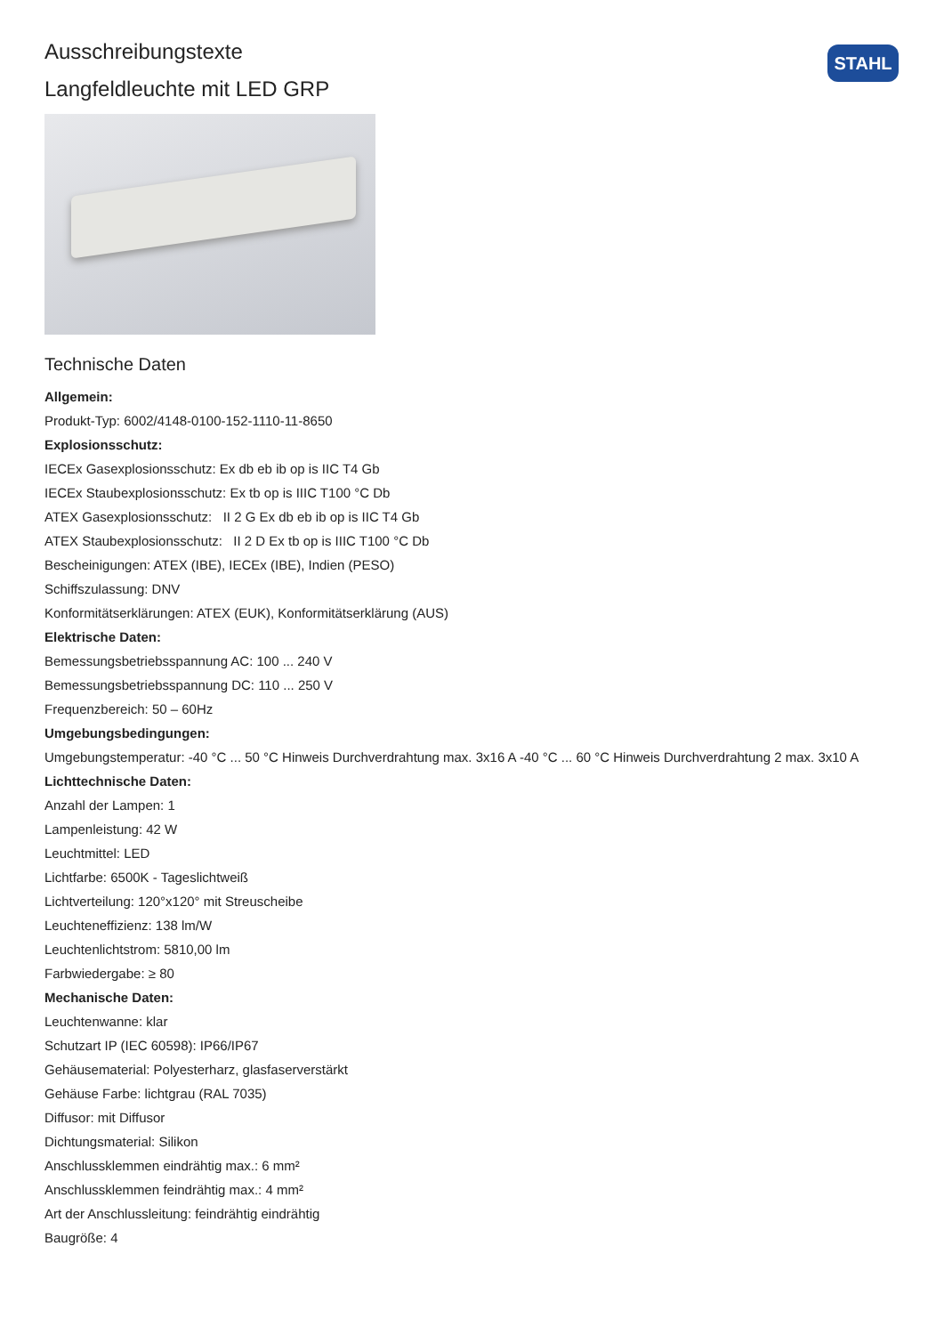STAHL
Ausschreibungstexte
Langfeldleuchte mit LED GRP
Technische Daten
Allgemein:
Produkt-Typ: 6002/4148-0100-152-1110-11-8650
Explosionsschutz:
IECEx Gasexplosionsschutz: Ex db eb ib op is IIC T4 Gb
IECEx Staubexplosionsschutz: Ex tb op is IIIC T100 °C Db
ATEX Gasexplosionsschutz: II 2 G Ex db eb ib op is IIC T4 Gb
ATEX Staubexplosionsschutz: II 2 D Ex tb op is IIIC T100 °C Db
Bescheinigungen: ATEX (IBE), IECEx (IBE), Indien (PESO)
Schiffszulassung: DNV
Konformitätserklärungen: ATEX (EUK), Konformitätserklärung (AUS)
Elektrische Daten:
Bemessungsbetriebsspannung AC: 100 ... 240 V
Bemessungsbetriebsspannung DC: 110 ... 250 V
Frequenzbereich: 50 – 60Hz
Umgebungsbedingungen:
Umgebungstemperatur: -40 °C ... 50 °C Hinweis Durchverdrahtung max. 3x16 A -40 °C ... 60 °C Hinweis Durchverdrahtung 2 max. 3x10 A
Lichttechnische Daten:
Anzahl der Lampen: 1
Lampenleistung: 42 W
Leuchtmittel: LED
Lichtfarbe: 6500K - Tageslichtweiß
Lichtverteilung: 120°x120° mit Streuscheibe
Leuchteneffizienz: 138 lm/W
Leuchtenlichtstrom: 5810,00 lm
Farbwiedergabe: ≥ 80
Mechanische Daten:
Leuchtenwanne: klar
Schutzart IP (IEC 60598): IP66/IP67
Gehäusematerial: Polyesterharz, glasfaserverstärkt
Gehäuse Farbe: lichtgrau (RAL 7035)
Diffusor: mit Diffusor
Dichtungsmaterial: Silikon
Anschlussklemmen eindrähtig max.: 6 mm²
Anschlussklemmen feindrähtig max.: 4 mm²
Art der Anschlussleitung: feindrähtig eindrähtig
Baugröße: 4